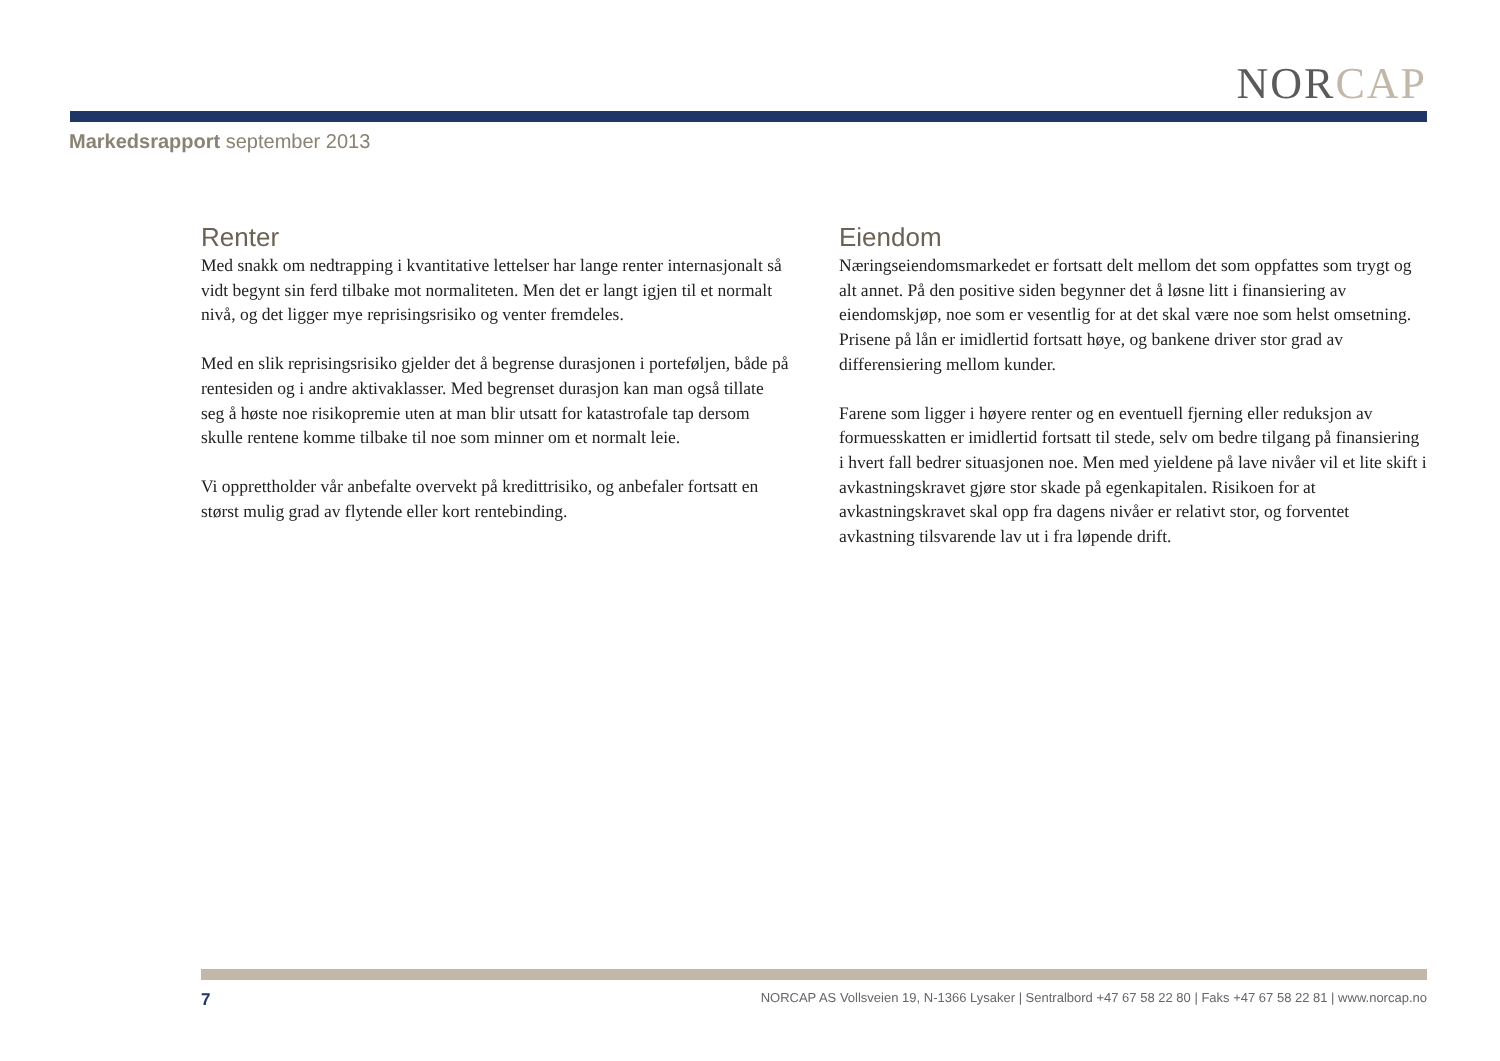NORCAP
Markedsrapport september 2013
Renter
Med snakk om nedtrapping i kvantitative lettelser har lange renter internasjonalt så vidt begynt sin ferd tilbake mot normaliteten. Men det er langt igjen til et normalt nivå, og det ligger mye reprisingsrisiko og venter fremdeles.
Med en slik reprisingsrisiko gjelder det å begrense durasjonen i porteføljen, både på rentesiden og i andre aktivaklasser. Med begrenset durasjon kan man også tillate seg å høste noe risikopremie uten at man blir utsatt for katastrofale tap dersom skulle rentene komme tilbake til noe som minner om et normalt leie.
Vi opprettholder vår anbefalte overvekt på kredittrisiko, og anbefaler fortsatt en størst mulig grad av flytende eller kort rentebinding.
Eiendom
Næringseiendomsmarkedet er fortsatt delt mellom det som oppfattes som trygt og alt annet. På den positive siden begynner det å løsne litt i finansiering av eiendomskjøp, noe som er vesentlig for at det skal være noe som helst omsetning. Prisene på lån er imidlertid fortsatt høye, og bankene driver stor grad av differensiering mellom kunder.
Farene som ligger i høyere renter og en eventuell fjerning eller reduksjon av formuesskatten er imidlertid fortsatt til stede, selv om bedre tilgang på finansiering i hvert fall bedrer situasjonen noe. Men med yieldene på lave nivåer vil et lite skift i avkastningskravet gjøre stor skade på egenkapitalen. Risikoen for at avkastningskravet skal opp fra dagens nivåer er relativt stor, og forventet avkastning tilsvarende lav ut i fra løpende drift.
7 NORCAP AS Vollsveien 19, N-1366 Lysaker | Sentralbord +47 67 58 22 80 | Faks +47 67 58 22 81 | www.norcap.no